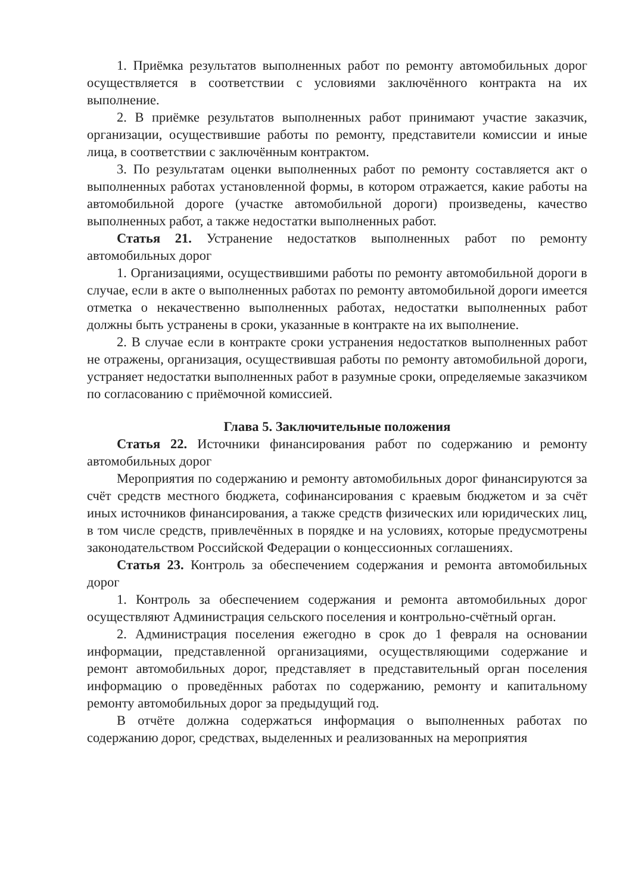1. Приёмка результатов выполненных работ по ремонту автомобильных дорог осуществляется в соответствии с условиями заключённого контракта на их выполнение.
2. В приёмке результатов выполненных работ принимают участие заказчик, организации, осуществившие работы по ремонту, представители комиссии и иные лица, в соответствии с заключённым контрактом.
3. По результатам оценки выполненных работ по ремонту составляется акт о выполненных работах установленной формы, в котором отражается, какие работы на автомобильной дороге (участке автомобильной дороги) произведены, качество выполненных работ, а также недостатки выполненных работ.
Статья 21. Устранение недостатков выполненных работ по ремонту автомобильных дорог
1. Организациями, осуществившими работы по ремонту автомобильной дороги в случае, если в акте о выполненных работах по ремонту автомобильной дороги имеется отметка о некачественно выполненных работах, недостатки выполненных работ должны быть устранены в сроки, указанные в контракте на их выполнение.
2. В случае если в контракте сроки устранения недостатков выполненных работ не отражены, организация, осуществившая работы по ремонту автомобильной дороги, устраняет недостатки выполненных работ в разумные сроки, определяемые заказчиком по согласованию с приёмочной комиссией.
Глава 5. Заключительные положения
Статья 22. Источники финансирования работ по содержанию и ремонту автомобильных дорог
Мероприятия по содержанию и ремонту автомобильных дорог финансируются за счёт средств местного бюджета, софинансирования с краевым бюджетом и за счёт иных источников финансирования, а также средств физических или юридических лиц, в том числе средств, привлечённых в порядке и на условиях, которые предусмотрены законодательством Российской Федерации о концессионных соглашениях.
Статья 23. Контроль за обеспечением содержания и ремонта автомобильных дорог
1. Контроль за обеспечением содержания и ремонта автомобильных дорог осуществляют Администрация сельского поселения и контрольно-счётный орган.
2. Администрация поселения ежегодно в срок до 1 февраля на основании информации, представленной организациями, осуществляющими содержание и ремонт автомобильных дорог, представляет в представительный орган поселения информацию о проведённых работах по содержанию, ремонту и капитальному ремонту автомобильных дорог за предыдущий год.
В отчёте должна содержаться информация о выполненных работах по содержанию дорог, средствах, выделенных и реализованных на мероприятия